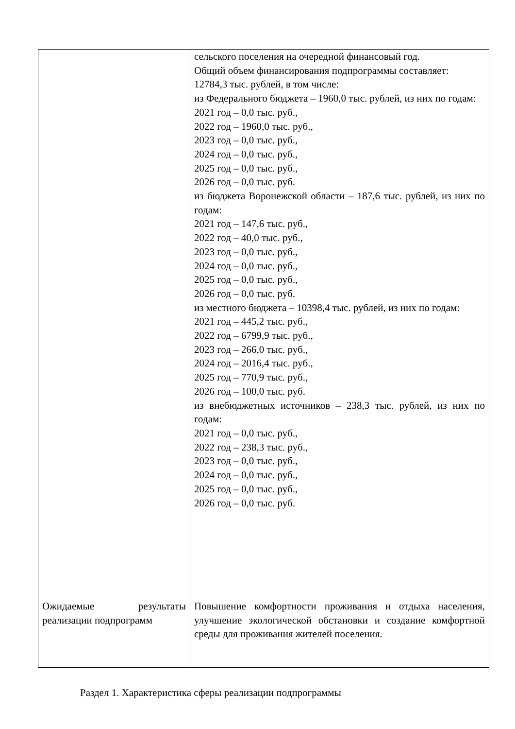| | сельского поселения на очередной финансовый год. Общий объем финансирования подпрограммы составляет: 12784,3 тыс. рублей, в том числе: из Федерального бюджета – 1960,0 тыс. рублей, из них по годам: 2021 год – 0,0 тыс. руб., 2022 год – 1960,0 тыс. руб., 2023 год – 0,0 тыс. руб., 2024 год – 0,0 тыс. руб., 2025 год – 0,0 тыс. руб., 2026 год – 0,0 тыс. руб. из бюджета Воронежской области – 187,6 тыс. рублей, из них по годам: 2021 год – 147,6 тыс. руб., 2022 год – 40,0 тыс. руб., 2023 год – 0,0 тыс. руб., 2024 год – 0,0 тыс. руб., 2025 год – 0,0 тыс. руб., 2026 год – 0,0 тыс. руб. из местного бюджета – 10398,4 тыс. рублей, из них по годам: 2021 год – 445,2 тыс. руб., 2022 год – 6799,9 тыс. руб., 2023 год – 266,0 тыс. руб., 2024 год – 2016,4 тыс. руб., 2025 год – 770,9 тыс. руб., 2026 год – 100,0 тыс. руб. из внебюджетных источников – 238,3 тыс. рублей, из них по годам: 2021 год – 0,0 тыс. руб., 2022 год – 238,3 тыс. руб., 2023 год – 0,0 тыс. руб., 2024 год – 0,0 тыс. руб., 2025 год – 0,0 тыс. руб., 2026 год – 0,0 тыс. руб. |
| Ожидаемые результаты реализации подпрограмм | Повышение комфортности проживания и отдыха населения, улучшение экологической обстановки и создание комфортной среды для проживания жителей поселения. |
Раздел 1. Характеристика сферы реализации подпрограммы